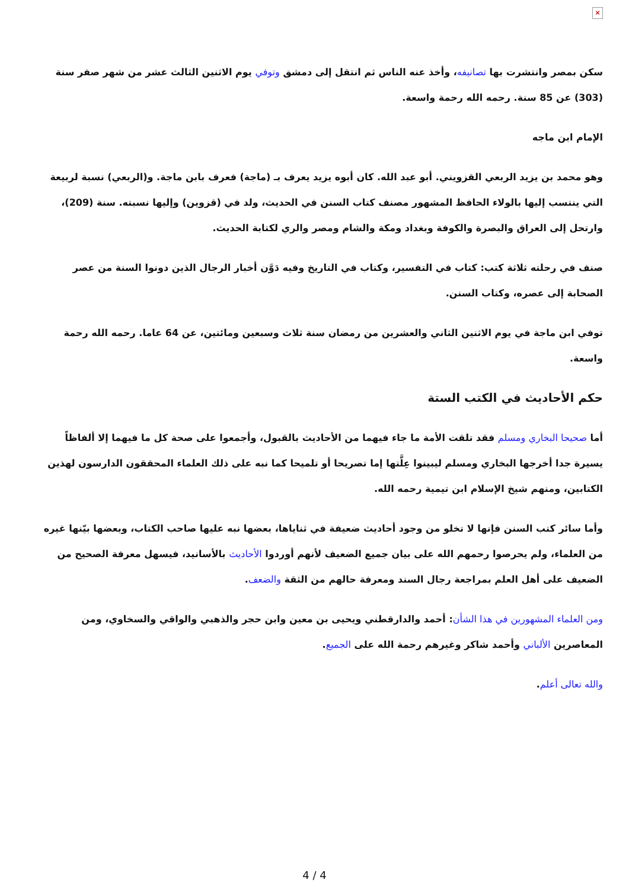×
سكن بمصر وانتشرت بها تصانيفه، وأخذ عنه الناس ثم انتقل إلى دمشق وتوفي يوم الاثنين الثالث عشر من شهر صفر سنة (303) عن 85 سنة. رحمه الله رحمة واسعة.
الإمام ابن ماجه
وهو محمد بن يزيد الربعي القزويني. أبو عبد الله. كان أبوه يزيد يعرف بـ (ماجة) فعرف بابن ماجة. و(الربعي) نسبة لربيعة التي ينتسب إليها بالولاء الحافظ المشهور مصنف كتاب السنن في الحديث، ولد في (قزوين) وإليها نسبته. سنة (209)، وارتحل إلى العراق والبصرة والكوفة وبغداد ومكة والشام ومصر والري لكتابة الحديث.
صنف في رحلته ثلاثة كتب: كتاب في التفسير، وكتاب في التاريخ وفيه دَوَّن أخبار الرجال الذين دونوا السنة من عصر الصحابة إلى عصره، وكتاب السنن.
توفي ابن ماجة في يوم الاثنين الثاني والعشرين من رمضان سنة ثلاث وسبعين ومائتين، عن 64 عاما. رحمه الله رحمة واسعة.
حكم الأحاديث في الكتب الستة
أما صحيحا البخاري ومسلم فقد تلقت الأمة ما جاء فيهما من الأحاديث بالقبول، وأجمعوا على صحة كل ما فيهما إلا ألفاظاً يسيرة جدا أخرجها البخاري ومسلم ليبينوا عِلَّتها إما تصريحا أو تلميحا كما نبه على ذلك العلماء المحققون الدارسون لهذين الكتابين، ومنهم شيخ الإسلام ابن تيمية رحمه الله.
وأما سائر كتب السنن فإنها لا تخلو من وجود أحاديث ضعيفة في ثناياها، بعضها نبه عليها صاحب الكتاب، وبعضها بيّنها غيره من العلماء، ولم يحرصوا رحمهم الله على بيان جميع الضعيف لأنهم أوردوا الأحاديث بالأسانيد، فيسهل معرفة الصحيح من الضعيف على أهل العلم بمراجعة رجال السند ومعرفة حالهم من الثقة والضعف.
ومن العلماء المشهورين في هذا الشأن: أحمد والدارقطني ويحيى بن معين وابن حجر والذهبي والواقي والسخاوي، ومن المعاصرين الألباني وأحمد شاكر وغيرهم رحمة الله على الجميع.
والله تعالى أعلم.
4 / 4